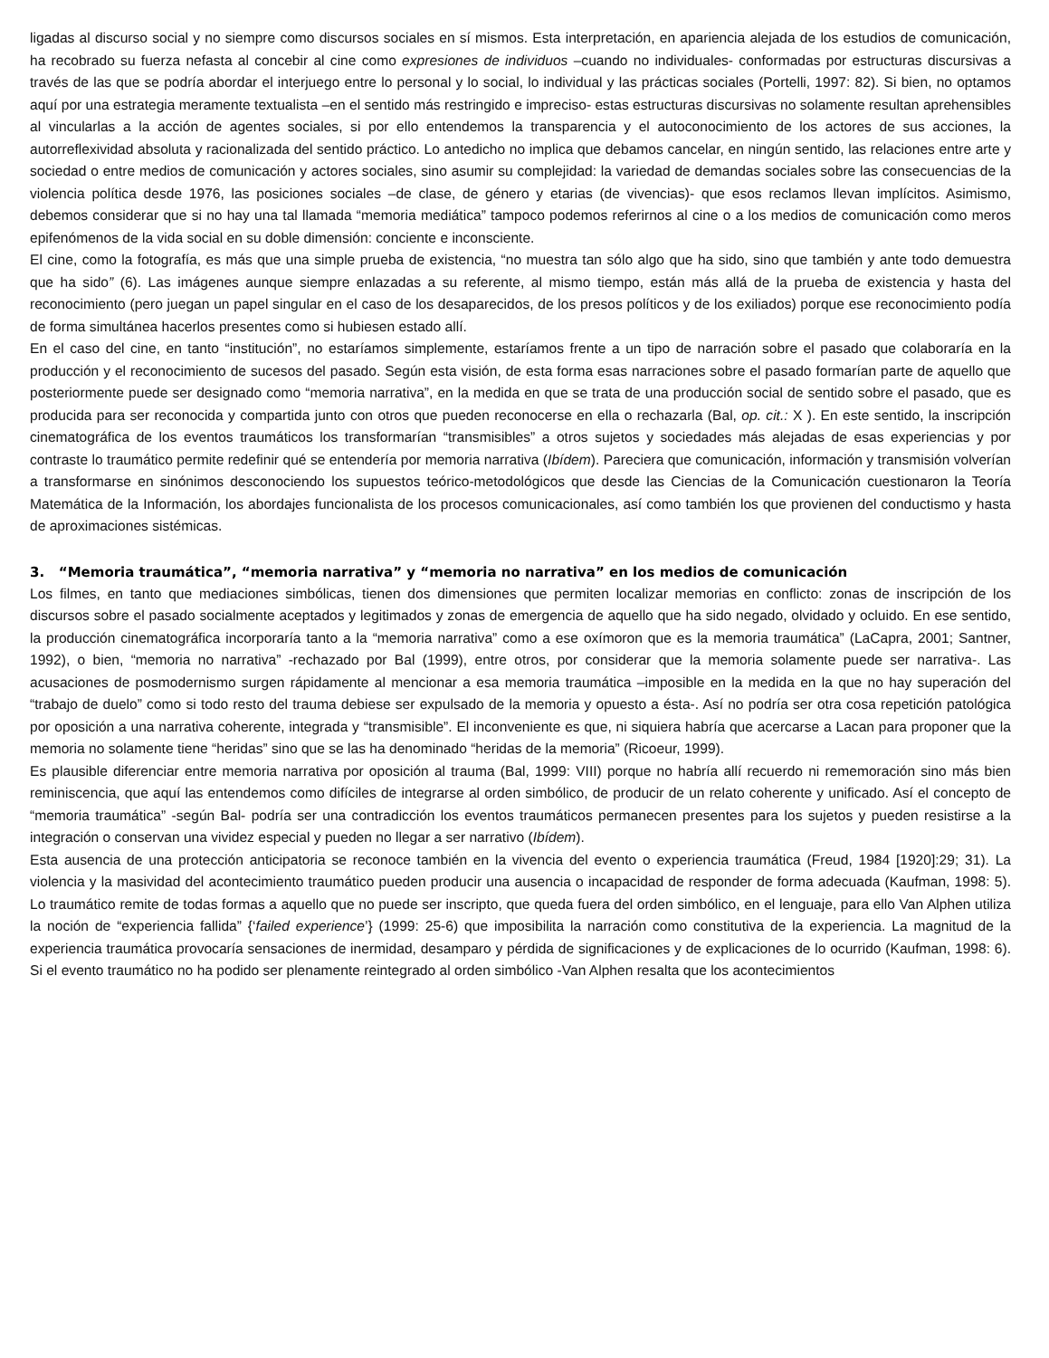ligadas al discurso social y no siempre como discursos sociales en sí mismos. Esta interpretación, en apariencia alejada de los estudios de comunicación, ha recobrado su fuerza nefasta al concebir al cine como expresiones de individuos –cuando no individuales- conformadas por estructuras discursivas a través de las que se podría abordar el interjuego entre lo personal y lo social, lo individual y las prácticas sociales (Portelli, 1997: 82). Si bien, no optamos aquí por una estrategia meramente textualista –en el sentido más restringido e impreciso- estas estructuras discursivas no solamente resultan aprehensibles al vincularlas a la acción de agentes sociales, si por ello entendemos la transparencia y el autoconocimiento de los actores de sus acciones, la autorreflexividad absoluta y racionalizada del sentido práctico. Lo antedicho no implica que debamos cancelar, en ningún sentido, las relaciones entre arte y sociedad o entre medios de comunicación y actores sociales, sino asumir su complejidad: la variedad de demandas sociales sobre las consecuencias de la violencia política desde 1976, las posiciones sociales –de clase, de género y etarias (de vivencias)- que esos reclamos llevan implícitos. Asimismo, debemos considerar que si no hay una tal llamada “memoria mediática” tampoco podemos referirnos al cine o a los medios de comunicación como meros epifenómenos de la vida social en su doble dimensión: conciente e inconsciente.
El cine, como la fotografía, es más que una simple prueba de existencia, “no muestra tan sólo algo que ha sido, sino que también y ante todo demuestra que ha sido” (6). Las imágenes aunque siempre enlazadas a su referente, al mismo tiempo, están más allá de la prueba de existencia y hasta del reconocimiento (pero juegan un papel singular en el caso de los desaparecidos, de los presos políticos y de los exiliados) porque ese reconocimiento podía de forma simultánea hacerlos presentes como si hubiesen estado allí.
En el caso del cine, en tanto “institución”, no estaríamos simplemente, estaríamos frente a un tipo de narración sobre el pasado que colaboraría en la producción y el reconocimiento de sucesos del pasado. Según esta visión, de esta forma esas narraciones sobre el pasado formarían parte de aquello que posteriormente puede ser designado como “memoria narrativa”, en la medida en que se trata de una producción social de sentido sobre el pasado, que es producida para ser reconocida y compartida junto con otros que pueden reconocerse en ella o rechazarla (Bal, op. cit.: X ). En este sentido, la inscripción cinematográfica de los eventos traumáticos los transformarían “transmisibles” a otros sujetos y sociedades más alejadas de esas experiencias y por contraste lo traumático permite redefinir qué se entendería por memoria narrativa (Ibídem). Pareciera que comunicación, información y transmisión volverían a transformarse en sinónimos desconociendo los supuestos teórico-metodológicos que desde las Ciencias de la Comunicación cuestionaron la Teoría Matemática de la Información, los abordajes funcionalista de los procesos comunicacionales, así como también los que provienen del conductismo y hasta de aproximaciones sistémicas.
3. “Memoria traumática”, “memoria narrativa” y “memoria no narrativa” en los medios de comunicación
Los filmes, en tanto que mediaciones simbólicas, tienen dos dimensiones que permiten localizar memorias en conflicto: zonas de inscripción de los discursos sobre el pasado socialmente aceptados y legitimados y zonas de emergencia de aquello que ha sido negado, olvidado y ocluido. En ese sentido, la producción cinematográfica incorporaría tanto a la “memoria narrativa” como a ese oxímoron que es la memoria traumática” (LaCapra, 2001; Santner, 1992), o bien, “memoria no narrativa” -rechazado por Bal (1999), entre otros, por considerar que la memoria solamente puede ser narrativa-. Las acusaciones de posmodernismo surgen rápidamente al mencionar a esa memoria traumática –imposible en la medida en la que no hay superación del “trabajo de duelo” como si todo resto del trauma debiese ser expulsado de la memoria y opuesto a ésta-. Así no podría ser otra cosa repetición patológica por oposición a una narrativa coherente, integrada y “transmisible”. El inconveniente es que, ni siquiera habría que acercarse a Lacan para proponer que la memoria no solamente tiene “heridas” sino que se las ha denominado “heridas de la memoria” (Ricoeur, 1999).
Es plausible diferenciar entre memoria narrativa por oposición al trauma (Bal, 1999: VIII) porque no habría allí recuerdo ni rememoración sino más bien reminiscencia, que aquí las entendemos como difíciles de integrarse al orden simbólico, de producir de un relato coherente y unificado. Así el concepto de “memoria traumática” -según Bal- podría ser una contradicción los eventos traumáticos permanecen presentes para los sujetos y pueden resistirse a la integración o conservan una vividez especial y pueden no llegar a ser narrativo (Ibídem).
Esta ausencia de una protección anticipatoria se reconoce también en la vivencia del evento o experiencia traumática (Freud, 1984 [1920]:29; 31). La violencia y la masividad del acontecimiento traumático pueden producir una ausencia o incapacidad de responder de forma adecuada (Kaufman, 1998: 5). Lo traumático remite de todas formas a aquello que no puede ser inscripto, que queda fuera del orden simbólico, en el lenguaje, para ello Van Alphen utiliza la noción de “experiencia fallida” {‘failed experience’} (1999: 25-6) que imposibilita la narración como constitutiva de la experiencia. La magnitud de la experiencia traumática provocaría sensaciones de inermidad, desamparo y pérdida de significaciones y de explicaciones de lo ocurrido (Kaufman, 1998: 6). Si el evento traumático no ha podido ser plenamente reintegrado al orden simbólico -Van Alphen resalta que los acontecimientos